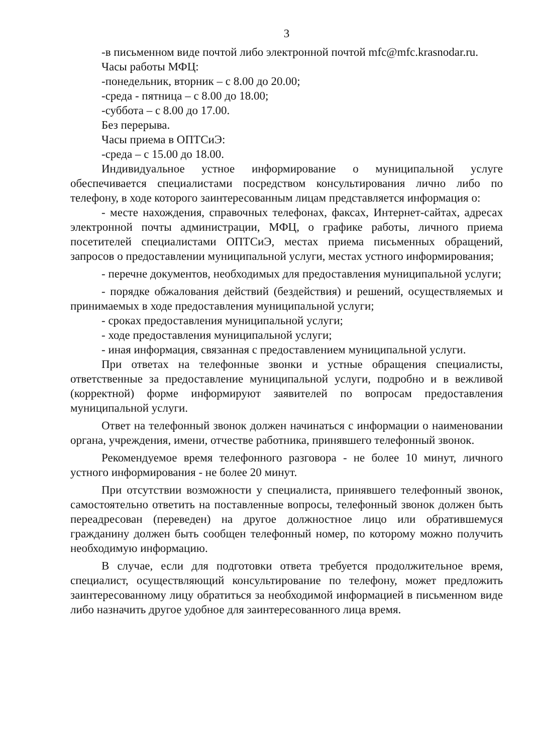3
-в письменном виде почтой либо электронной почтой mfc@mfc.krasnodar.ru.
Часы работы МФЦ:
-понедельник, вторник – с 8.00 до 20.00;
-среда - пятница – с 8.00 до 18.00;
-суббота – с 8.00 до 17.00.
Без перерыва.
Часы приема в ОПТСиЭ:
-среда – с 15.00 до 18.00.
Индивидуальное устное информирование о муниципальной услуге обеспечивается специалистами посредством консультирования лично либо по телефону, в ходе которого заинтересованным лицам представляется информация о:
- месте нахождения, справочных телефонах, факсах, Интернет-сайтах, адресах электронной почты администрации, МФЦ, о графике работы, личного приема посетителей специалистами ОПТСиЭ, местах приема письменных обращений, запросов о предоставлении муниципальной услуги, местах устного информирования;
- перечне документов, необходимых для предоставления муниципальной услуги;
- порядке обжалования действий (бездействия) и решений, осуществляемых и принимаемых в ходе предоставления муниципальной услуги;
- сроках предоставления муниципальной услуги;
- ходе предоставления муниципальной услуги;
- иная информация, связанная с предоставлением муниципальной услуги.
При ответах на телефонные звонки и устные обращения специалисты, ответственные за предоставление муниципальной услуги, подробно и в вежливой (корректной) форме информируют заявителей по вопросам предоставления муниципальной услуги.
Ответ на телефонный звонок должен начинаться с информации о наименовании органа, учреждения, имени, отчестве работника, принявшего телефонный звонок.
Рекомендуемое время телефонного разговора - не более 10 минут, личного устного информирования - не более 20 минут.
При отсутствии возможности у специалиста, принявшего телефонный звонок, самостоятельно ответить на поставленные вопросы, телефонный звонок должен быть переадресован (переведен) на другое должностное лицо или обратившемуся гражданину должен быть сообщен телефонный номер, по которому можно получить необходимую информацию.
В случае, если для подготовки ответа требуется продолжительное время, специалист, осуществляющий консультирование по телефону, может предложить заинтересованному лицу обратиться за необходимой информацией в письменном виде либо назначить другое удобное для заинтересованного лица время.